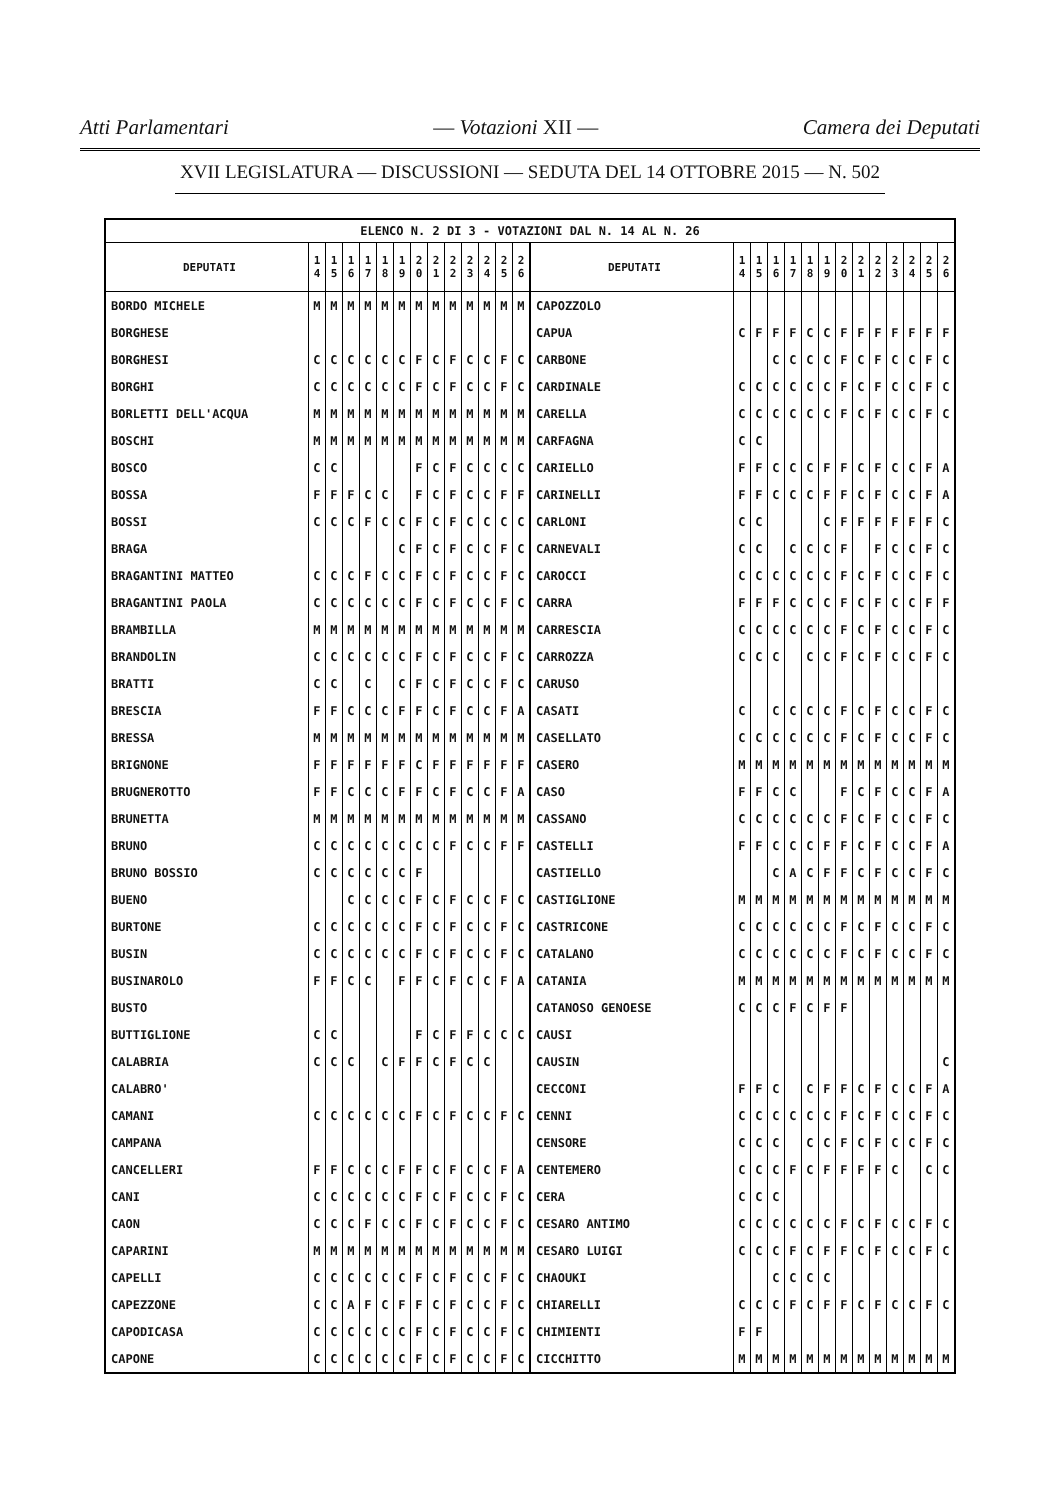Atti Parlamentari — Votazioni XII — Camera dei Deputati
XVII LEGISLATURA — DISCUSSIONI — SEDUTA DEL 14 OTTOBRE 2015 — N. 502
| ELENCO N. 2 DI 3 - VOTAZIONI DAL N. 14 AL N. 26 | | | | | | | | | | | | | | | | | | | | | | | | | | | |
| DEPUTATI | 1 4 | 1 5 | 1 6 | 1 7 | 1 8 | 1 9 | 2 0 | 2 1 | 2 2 | 2 3 | 2 4 | 2 5 | 2 6 | DEPUTATI | 1 4 | 1 5 | 1 6 | 1 7 | 1 8 | 1 9 | 2 0 | 2 1 | 2 2 | 2 3 | 2 4 | 2 5 | 2 6 |
| BORDO MICHELE | M | M | M | M | M | M | M | M | M | M | M | M | M | CAPOZZOLO | | | | | | | | | | | | | |
| BORGHESE | | | | | | | | | | | | | | CAPUA | C | F | F | F | C | C | F | F | F | F | F | F | F |
| BORGHESI | C | C | C | C | C | C | F | C | F | C | C | F | C | CARBONE | | | C | C | C | C | F | C | F | C | C | F | C |
| BORGHI | C | C | C | C | C | C | F | C | F | C | C | F | C | CARDINALE | C | C | C | C | C | C | F | C | F | C | C | F | C |
| BORLETTI DELL'ACQUA | M | M | M | M | M | M | M | M | M | M | M | M | M | CARELLA | C | C | C | C | C | C | F | C | F | C | C | F | C |
| BOSCHI | M | M | M | M | M | M | M | M | M | M | M | M | M | CARFAGNA | C | C | | | | | | | | | | | |
| BOSCO | C | C | | | | | F | C | F | C | C | C | C | CARIELLO | F | F | C | C | C | F | F | C | F | C | C | F | A |
| BOSSA | F | F | F | C | C | | F | C | F | C | C | F | F | CARINELLI | F | F | C | C | C | F | F | C | F | C | C | F | A |
| BOSSI | C | C | C | F | C | C | F | C | F | C | C | C | C | CARLONI | C | C | | | | C | F | F | F | F | F | F | C |
| BRAGA | | | | | | C | F | C | F | C | C | F | C | CARNEVALI | C | C | | C | C | C | F | | F | C | C | F | C |
| BRAGANTINI MATTEO | C | C | C | F | C | C | F | C | F | C | C | F | C | CAROCCI | C | C | C | C | C | C | F | C | F | C | C | F | C |
| BRAGANTINI PAOLA | C | C | C | C | C | C | F | C | F | C | C | F | C | CARRA | F | F | F | C | C | C | F | C | F | C | C | F | F |
| BRAMBILLA | M | M | M | M | M | M | M | M | M | M | M | M | M | CARRESCIA | C | C | C | C | C | C | F | C | F | C | C | F | C |
| BRANDOLIN | C | C | C | C | C | C | F | C | F | C | C | F | C | CARROZZA | C | C | C | | C | C | F | C | F | C | C | F | C |
| BRATTI | C | C | | C | | C | F | C | F | C | C | F | C | CARUSO | | | | | | | | | | | | | |
| BRESCIA | F | F | C | C | C | F | F | C | F | C | C | F | A | CASATI | C | | C | C | C | C | F | C | F | C | C | F | C |
| BRESSA | M | M | M | M | M | M | M | M | M | M | M | M | M | CASELLATO | C | C | C | C | C | C | F | C | F | C | C | F | C |
| BRIGNONE | F | F | F | F | F | F | C | F | F | F | F | F | F | CASERO | M | M | M | M | M | M | M | M | M | M | M | M | M |
| BRUGNEROTTO | F | F | C | C | C | F | F | C | F | C | C | F | A | CASO | F | F | C | C | | | F | C | F | C | C | F | A |
| BRUNETTA | M | M | M | M | M | M | M | M | M | M | M | M | M | CASSANO | C | C | C | C | C | C | F | C | F | C | C | F | C |
| BRUNO | C | C | C | C | C | C | C | C | F | C | C | F | F | CASTELLI | F | F | C | C | C | F | F | C | F | C | C | F | A |
| BRUNO BOSSIO | C | C | C | C | C | C | F | | | | | | | CASTIELLO | | | C | A | C | F | F | C | F | C | C | F | C |
| BUENO | | | C | C | C | C | F | C | F | C | C | F | C | CASTIGLIONE | M | M | M | M | M | M | M | M | M | M | M | M | M |
| BURTONE | C | C | C | C | C | C | F | C | F | C | C | F | C | CASTRICONE | C | C | C | C | C | C | F | C | F | C | C | F | C |
| BUSIN | C | C | C | C | C | C | F | C | F | C | C | F | C | CATALANO | C | C | C | C | C | C | F | C | F | C | C | F | C |
| BUSINAROLO | F | F | C | C | | F | F | C | F | C | C | F | A | CATANIA | M | M | M | M | M | M | M | M | M | M | M | M | M |
| BUSTO | | | | | | | | | | | | | | CATANOSO GENOESE | C | C | C | F | C | F | F | | | | | | |
| BUTTIGLIONE | C | C | | | | | F | C | F | F | C | C | C | CAUSI | | | | | | | | | | | | | |
| CALABRIA | C | C | C | | C | F | F | C | F | C | C | | | CAUSIN | | | | | | | | | | | | | C |
| CALABRO' | | | | | | | | | | | | | | CECCONI | F | F | C | | C | F | F | C | F | C | C | F | A |
| CAMANI | C | C | C | C | C | C | F | C | F | C | C | F | C | CENNI | C | C | C | C | C | C | F | C | F | C | C | F | C |
| CAMPANA | | | | | | | | | | | | | | CENSORE | C | C | C | | C | C | F | C | F | C | C | F | C |
| CANCELLERI | F | F | C | C | C | F | F | C | F | C | C | F | A | CENTEMERO | C | C | C | F | C | F | F | F | F | C | | C | C |
| CANI | C | C | C | C | C | C | F | C | F | C | C | F | C | CERA | C | C | C | | | | | | | | | | |
| CAON | C | C | C | F | C | C | F | C | F | C | C | F | C | CESARO ANTIMO | C | C | C | C | C | C | F | C | F | C | C | F | C |
| CAPARINI | M | M | M | M | M | M | M | M | M | M | M | M | M | CESARO LUIGI | C | C | C | F | C | F | F | C | F | C | C | F | C |
| CAPELLI | C | C | C | C | C | C | F | C | F | C | C | F | C | CHAOUKI | | | C | C | C | C | | | | | | | |
| CAPEZZONE | C | C | A | F | C | F | F | C | F | C | C | F | C | CHIARELLI | C | C | C | F | C | F | F | C | F | C | C | F | C |
| CAPODICASA | C | C | C | C | C | C | F | C | F | C | C | F | C | CHIMIENTI | F | F | | | | | | | | | | | |
| CAPONE | C | C | C | C | C | C | F | C | F | C | C | F | C | CICCHITTO | M | M | M | M | M | M | M | M | M | M | M | M | M |